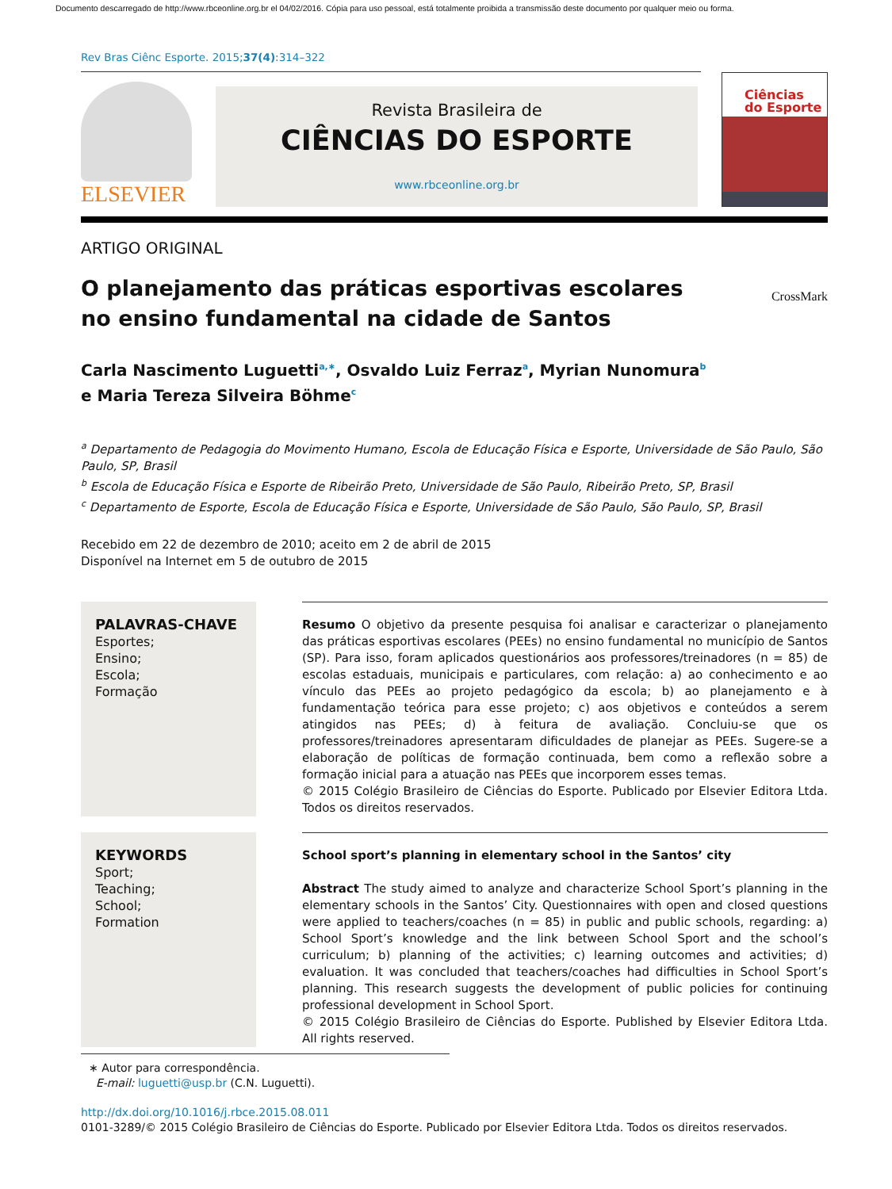Documento descarregado de http://www.rbceonline.org.br el 04/02/2016. Cópia para uso pessoal, está totalmente proibida a transmissão deste documento por qualquer meio ou forma.
Rev Bras Ciênc Esporte. 2015;37(4):314–322
ELSEVIER
Revista Brasileira de
CIÊNCIAS DO ESPORTE
www.rbceonline.org.br
Ciências
do Esporte
ARTIGO ORIGINAL
O planejamento das práticas esportivas escolares
no ensino fundamental na cidade de Santos
CrossMark
Carla Nascimento Luguetti<sup>a,∗</sup>, Osvaldo Luiz Ferraz<sup>a</sup>, Myrian Nunomura<sup>b</sup>
e Maria Tereza Silveira Böhme<sup>c</sup>
<sup>a</sup> Departamento de Pedagogia do Movimento Humano, Escola de Educação Física e Esporte, Universidade de São Paulo, São Paulo, SP, Brasil
<sup>b</sup> Escola de Educação Física e Esporte de Ribeirão Preto, Universidade de São Paulo, Ribeirão Preto, SP, Brasil
<sup>c</sup> Departamento de Esporte, Escola de Educação Física e Esporte, Universidade de São Paulo, São Paulo, SP, Brasil
Recebido em 22 de dezembro de 2010; aceito em 2 de abril de 2015
Disponível na Internet em 5 de outubro de 2015
PALAVRAS-CHAVE
Esportes;
Ensino;
Escola;
Formação
Resumo O objetivo da presente pesquisa foi analisar e caracterizar o planejamento das práticas esportivas escolares (PEEs) no ensino fundamental no município de Santos (SP). Para isso, foram aplicados questionários aos professores/treinadores (n = 85) de escolas estaduais, municipais e particulares, com relação: a) ao conhecimento e ao vínculo das PEEs ao projeto pedagógico da escola; b) ao planejamento e à fundamentação teórica para esse projeto; c) aos objetivos e conteúdos a serem atingidos nas PEEs; d) à feitura de avaliação. Concluiu-se que os professores/treinadores apresentaram dificuldades de planejar as PEEs. Sugere-se a elaboração de políticas de formação continuada, bem como a reflexão sobre a formação inicial para a atuação nas PEEs que incorporem esses temas.
© 2015 Colégio Brasileiro de Ciências do Esporte. Publicado por Elsevier Editora Ltda. Todos os direitos reservados.
KEYWORDS
Sport;
Teaching;
School;
Formation
School sport’s planning in elementary school in the Santos’ city
Abstract The study aimed to analyze and characterize School Sport’s planning in the elementary schools in the Santos’ City. Questionnaires with open and closed questions were applied to teachers/coaches (n = 85) in public and public schools, regarding: a) School Sport’s knowledge and the link between School Sport and the school’s curriculum; b) planning of the activities; c) learning outcomes and activities; d) evaluation. It was concluded that teachers/coaches had difficulties in School Sport’s planning. This research suggests the development of public policies for continuing professional development in School Sport.
© 2015 Colégio Brasileiro de Ciências do Esporte. Published by Elsevier Editora Ltda. All rights reserved.
∗ Autor para correspondência.
E-mail: luguetti@usp.br (C.N. Luguetti).
http://dx.doi.org/10.1016/j.rbce.2015.08.011
0101-3289/© 2015 Colégio Brasileiro de Ciências do Esporte. Publicado por Elsevier Editora Ltda. Todos os direitos reservados.